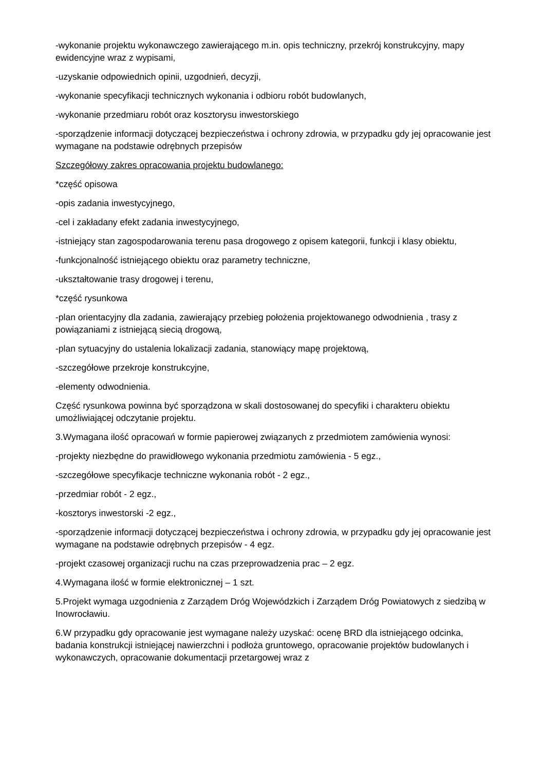-wykonanie projektu wykonawczego zawierającego m.in. opis techniczny, przekrój konstrukcyjny, mapy ewidencyjne wraz z wypisami,
-uzyskanie odpowiednich opinii, uzgodnień, decyzji,
-wykonanie specyfikacji technicznych wykonania i odbioru robót budowlanych,
-wykonanie przedmiaru robót oraz kosztorysu inwestorskiego
-sporządzenie informacji dotyczącej bezpieczeństwa i ochrony zdrowia, w przypadku gdy jej opracowanie jest wymagane na podstawie odrębnych przepisów
Szczegółowy zakres opracowania projektu budowlanego:
*część opisowa
-opis zadania inwestycyjnego,
-cel i zakładany efekt zadania inwestycyjnego,
-istniejący stan zagospodarowania terenu pasa drogowego z opisem kategorii, funkcji i klasy obiektu,
-funkcjonalność istniejącego obiektu oraz parametry techniczne,
-ukształtowanie trasy drogowej i terenu,
*część rysunkowa
-plan orientacyjny dla zadania, zawierający przebieg położenia projektowanego odwodnienia , trasy z powiązaniami z istniejącą siecią drogową,
-plan sytuacyjny do ustalenia lokalizacji zadania, stanowiący mapę projektową,
-szczegółowe przekroje konstrukcyjne,
-elementy odwodnienia.
Część rysunkowa powinna być sporządzona w skali dostosowanej do specyfiki i charakteru obiektu umożliwiającej odczytanie projektu.
3.Wymagana ilość opracowań w formie papierowej związanych z przedmiotem zamówienia wynosi:
-projekty niezbędne do prawidłowego wykonania przedmiotu zamówienia - 5 egz.,
-szczegółowe specyfikacje techniczne wykonania robót - 2 egz.,
-przedmiar robót - 2 egz.,
-kosztorys inwestorski -2 egz.,
-sporządzenie informacji dotyczącej bezpieczeństwa i ochrony zdrowia, w przypadku gdy jej opracowanie jest wymagane na podstawie odrębnych przepisów - 4 egz.
-projekt czasowej organizacji ruchu na czas przeprowadzenia prac – 2 egz.
4.Wymagana ilość w formie elektronicznej – 1 szt.
5.Projekt wymaga uzgodnienia z Zarządem Dróg Wojewódzkich i Zarządem Dróg Powiatowych z siedzibą w Inowrocławiu.
6.W przypadku gdy opracowanie jest wymagane należy uzyskać: ocenę BRD dla istniejącego odcinka, badania konstrukcji istniejącej nawierzchni i podłoża gruntowego, opracowanie projektów budowlanych i wykonawczych, opracowanie dokumentacji przetargowej wraz z